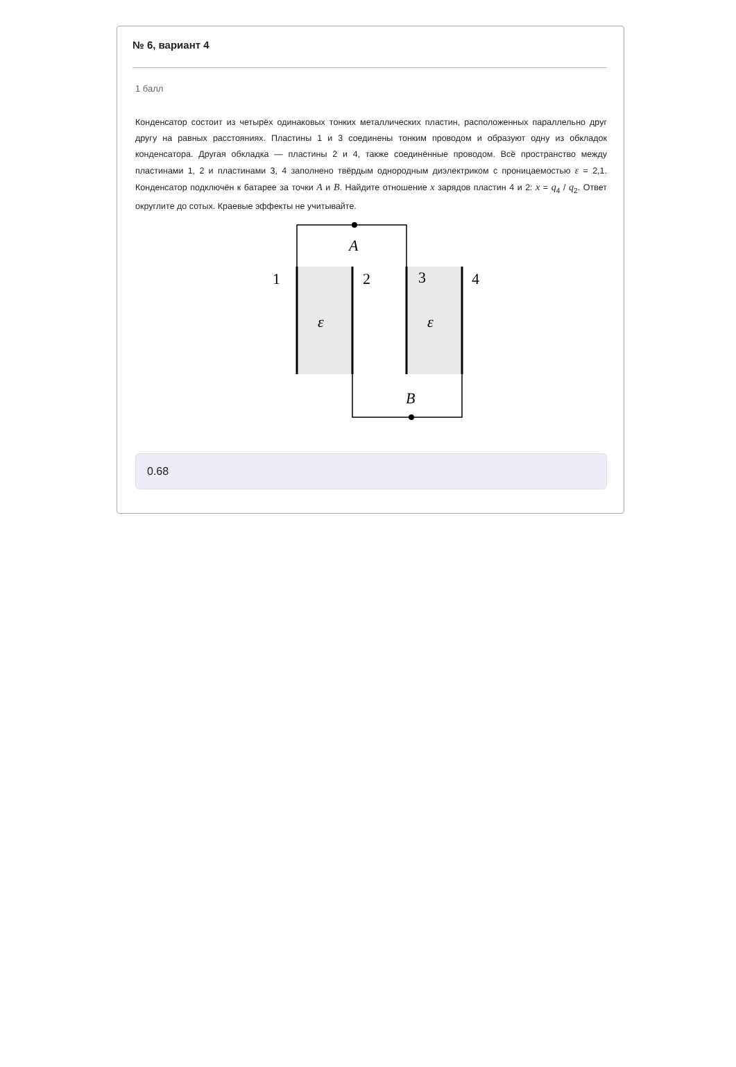№ 6, вариант 4
1 балл
Конденсатор состоит из четырёх одинаковых тонких металлических пластин, расположенных параллельно друг другу на равных расстояниях. Пластины 1 и 3 соединены тонким проводом и образуют одну из обкладок конденсатора. Другая обкладка — пластины 2 и 4, также соединённые проводом. Всё пространство между пластинами 1, 2 и пластинами 3, 4 заполнено твёрдым однородным диэлектриком с проницаемостью ε = 2,1. Конденсатор подключён к батарее за точки A и B. Найдите отношение x зарядов пластин 4 и 2: x = q<sub>4</sub> / q<sub>2</sub>. Ответ округлите до сотых. Краевые эффекты не учитывайте.
A
B
1
2
3
4
ε
ε
0.68